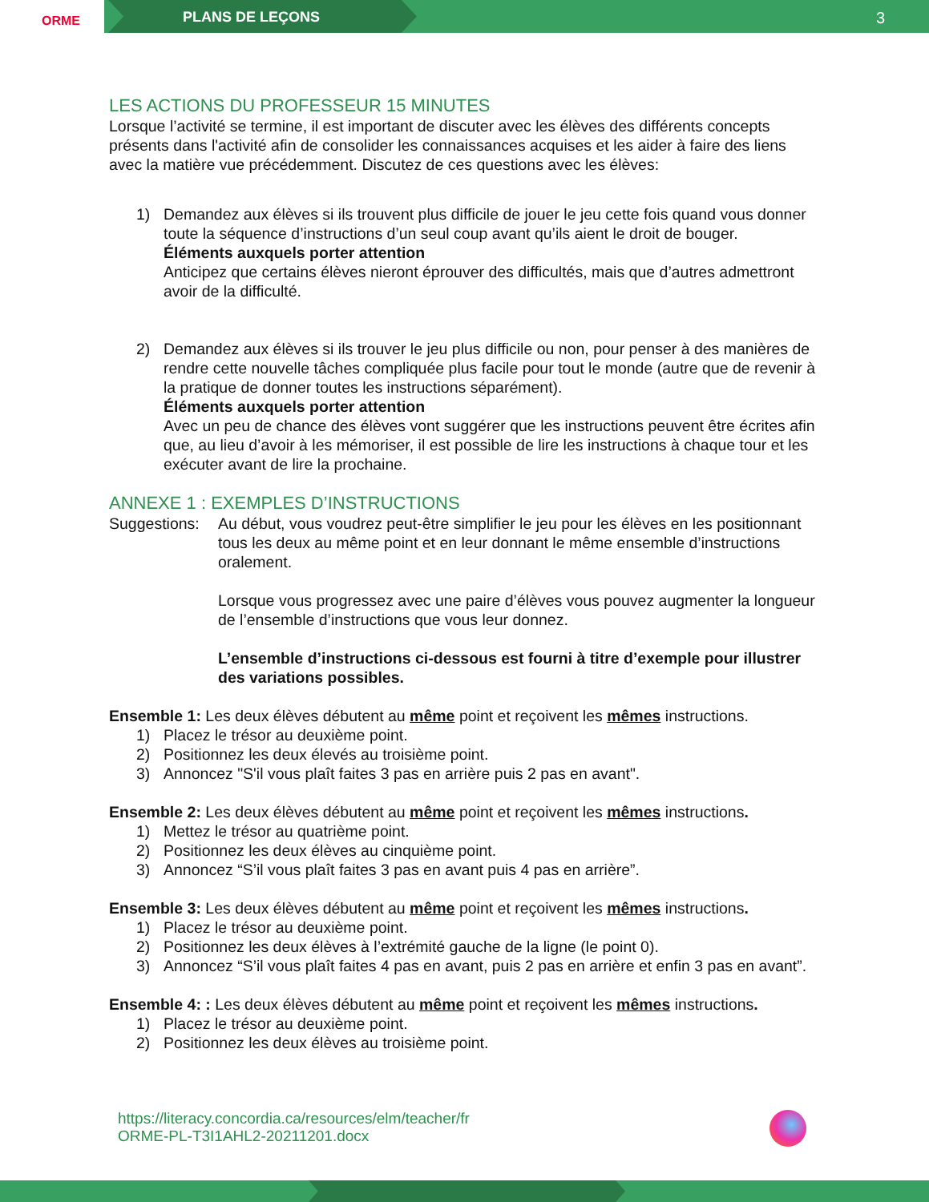ORME
PLANS DE LEÇONS
3
LES ACTIONS DU PROFESSEUR 15 MINUTES
Lorsque l’activité se termine, il est important de discuter avec les élèves des différents concepts présents dans l'activité afin de consolider les connaissances acquises et les aider à faire des liens avec la matière vue précédemment. Discutez de ces questions avec les élèves:
1) Demandez aux élèves si ils trouvent plus difficile de jouer le jeu cette fois quand vous donner toute la séquence d’instructions d’un seul coup avant qu’ils aient le droit de bouger.
Éléments auxquels porter attention
Anticipez que certains élèves nieront éprouver des difficultés, mais que d’autres admettront avoir de la difficulté.
2) Demandez aux élèves si ils trouver le jeu plus difficile ou non, pour penser à des manières de rendre cette nouvelle tâches compliquée plus facile pour tout le monde (autre que de revenir à la pratique de donner toutes les instructions séparément).
Éléments auxquels porter attention
Avec un peu de chance des élèves vont suggérer que les instructions peuvent être écrites afin que, au lieu d’avoir à les mémoriser, il est possible de lire les instructions à chaque tour et les exécuter avant de lire la prochaine.
ANNEXE 1 : EXEMPLES D’INSTRUCTIONS
Suggestions:
Au début, vous voudrez peut-être simplifier le jeu pour les élèves en les positionnant tous les deux au même point et en leur donnant le même ensemble d’instructions oralement.
Lorsque vous progressez avec une paire d’élèves vous pouvez augmenter la longueur de l’ensemble d’instructions que vous leur donnez.
L’ensemble d’instructions ci-dessous est fourni à titre d’exemple pour illustrer des variations possibles.
Ensemble 1: Les deux élèves débutent au même point et reçoivent les mêmes instructions.
1) Placez le trésor au deuxième point.
2) Positionnez les deux élevés au troisième point.
3) Annoncez "S'il vous plaît faites 3 pas en arrière puis 2 pas en avant".
Ensemble 2: Les deux élèves débutent au même point et reçoivent les mêmes instructions.
1) Mettez le trésor au quatrième point.
2) Positionnez les deux élèves au cinquième point.
3) Annoncez “S’il vous plaît faites 3 pas en avant puis 4 pas en arrière”.
Ensemble 3: Les deux élèves débutent au même point et reçoivent les mêmes instructions.
1) Placez le trésor au deuxième point.
2) Positionnez les deux élèves à l’extrémité gauche de la ligne (le point 0).
3) Annoncez “S’il vous plaît faites 4 pas en avant, puis 2 pas en arrière et enfin 3 pas en avant”.
Ensemble 4: : Les deux élèves débutent au même point et reçoivent les mêmes instructions.
1) Placez le trésor au deuxième point.
2) Positionnez les deux élèves au troisième point.
https://literacy.concordia.ca/resources/elm/teacher/fr
ORME-PL-T3I1AHL2-20211201.docx